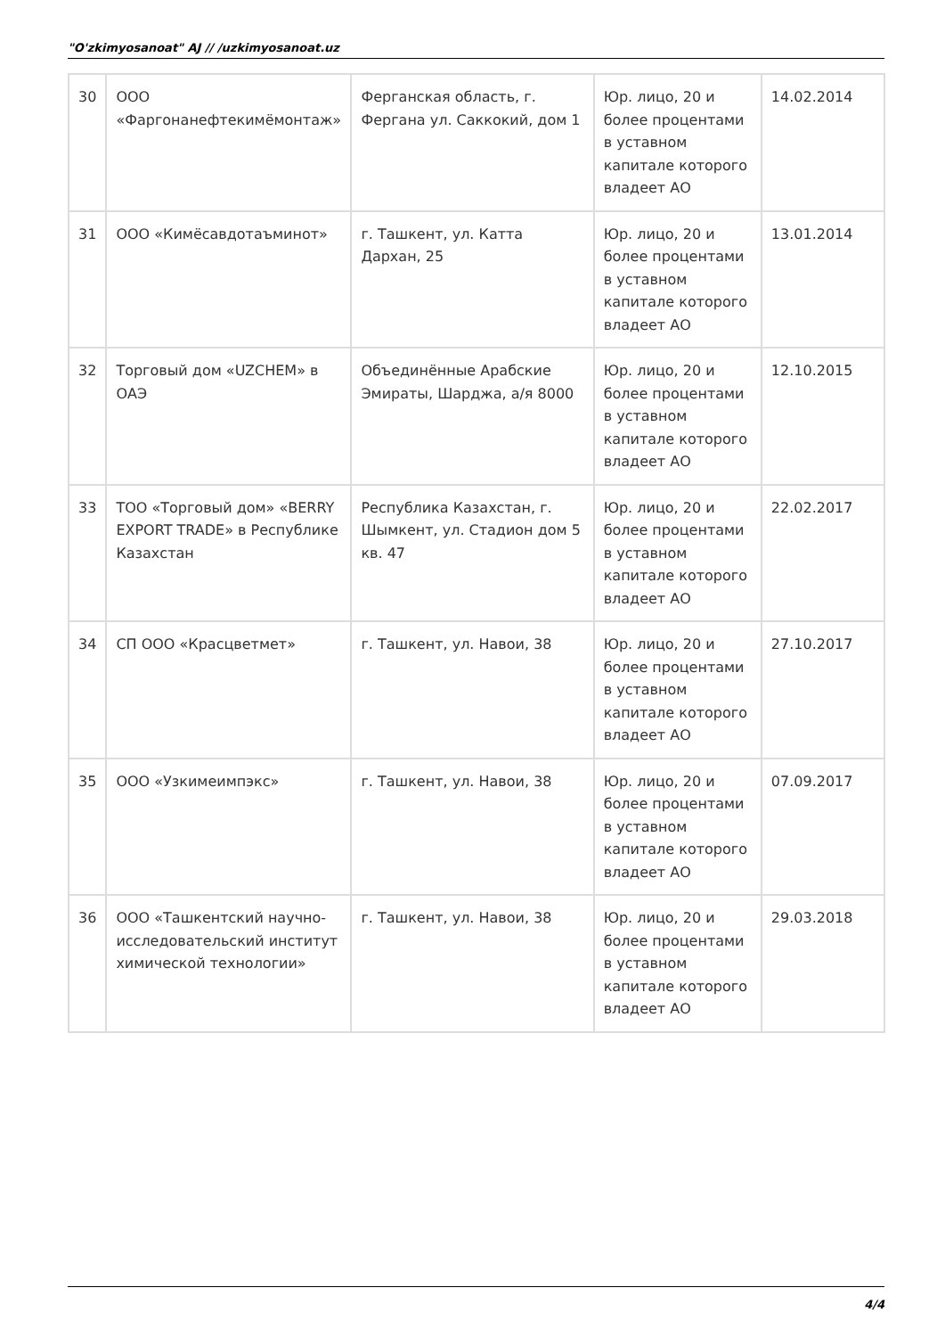"O'zkimyosanoat" AJ // /uzkimyosanoat.uz
| 30 | ООО «Фаргонанефтекимёмонтаж» | Ферганская область, г. Фергана ул. Саккокий, дом 1 | Юр. лицо, 20 и более процентами в уставном капитале которого владеет АО | 14.02.2014 |
| 31 | ООО «Кимёсавдотаъминот» | г. Ташкент, ул. Катта Дархан, 25 | Юр. лицо, 20 и более процентами в уставном капитале которого владеет АО | 13.01.2014 |
| 32 | Торговый дом «UZCHEM» в ОАЭ | Объединённые Арабские Эмираты, Шарджа, а/я 8000 | Юр. лицо, 20 и более процентами в уставном капитале которого владеет АО | 12.10.2015 |
| 33 | ТОО «Торговый дом» «BERRY EXPORT TRADE» в Республике Казахстан | Республика Казахстан, г. Шымкент, ул. Стадион дом 5 кв. 47 | Юр. лицо, 20 и более процентами в уставном капитале которого владеет АО | 22.02.2017 |
| 34 | СП ООО «Красцветмет» | г. Ташкент, ул. Навои, 38 | Юр. лицо, 20 и более процентами в уставном капитале которого владеет АО | 27.10.2017 |
| 35 | ООО «Узкимеимпэкс» | г. Ташкент, ул. Навои, 38 | Юр. лицо, 20 и более процентами в уставном капитале которого владеет АО | 07.09.2017 |
| 36 | ООО «Ташкентский научно-исследовательский институт химической технологии» | г. Ташкент, ул. Навои, 38 | Юр. лицо, 20 и более процентами в уставном капитале которого владеет АО | 29.03.2018 |
4/4